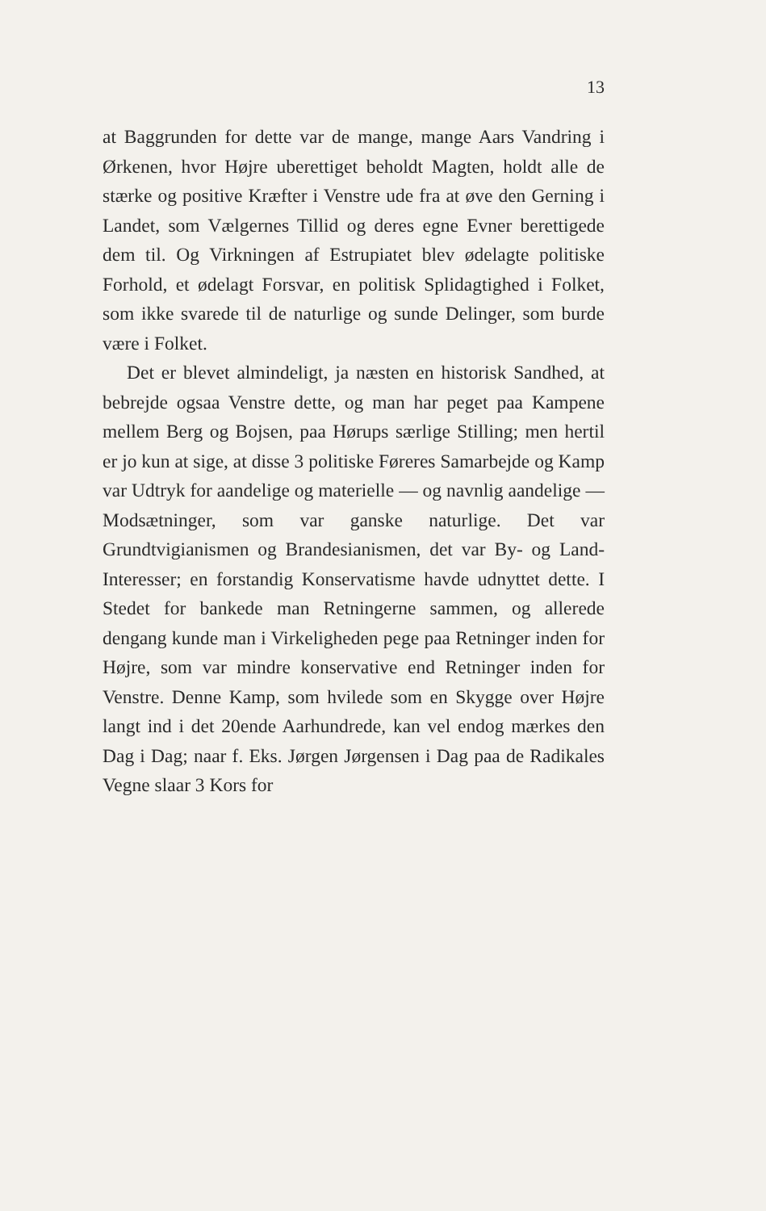13
at Baggrunden for dette var de mange, mange Aars Vandring i Ørkenen, hvor Højre uberettiget beholdt Magten, holdt alle de stærke og positive Kræfter i Venstre ude fra at øve den Gerning i Landet, som Vælgernes Tillid og deres egne Evner berettigede dem til. Og Virkningen af Estrupiatet blev ødelagte politiske Forhold, et ødelagt Forsvar, en politisk Splidagtighed i Folket, som ikke svarede til de naturlige og sunde Delinger, som burde være i Folket.
Det er blevet almindeligt, ja næsten en historisk Sandhed, at bebrejde ogsaa Venstre dette, og man har peget paa Kampene mellem Berg og Bojsen, paa Hørups særlige Stilling; men hertil er jo kun at sige, at disse 3 politiske Føreres Samarbejde og Kamp var Udtryk for aandelige og materielle — og navnlig aandelige — Modsætninger, som var ganske naturlige. Det var Grundtvigianismen og Brandesianismen, det var By- og Land-Interesser; en forstandig Konservatisme havde udnyttet dette. I Stedet for bankede man Retningerne sammen, og allerede dengang kunde man i Virkeligheden pege paa Retninger inden for Højre, som var mindre konservative end Retninger inden for Venstre. Denne Kamp, som hvilede som en Skygge over Højre langt ind i det 20ende Aarhundrede, kan vel endog mærkes den Dag i Dag; naar f. Eks. Jørgen Jørgensen i Dag paa de Radikales Vegne slaar 3 Kors for